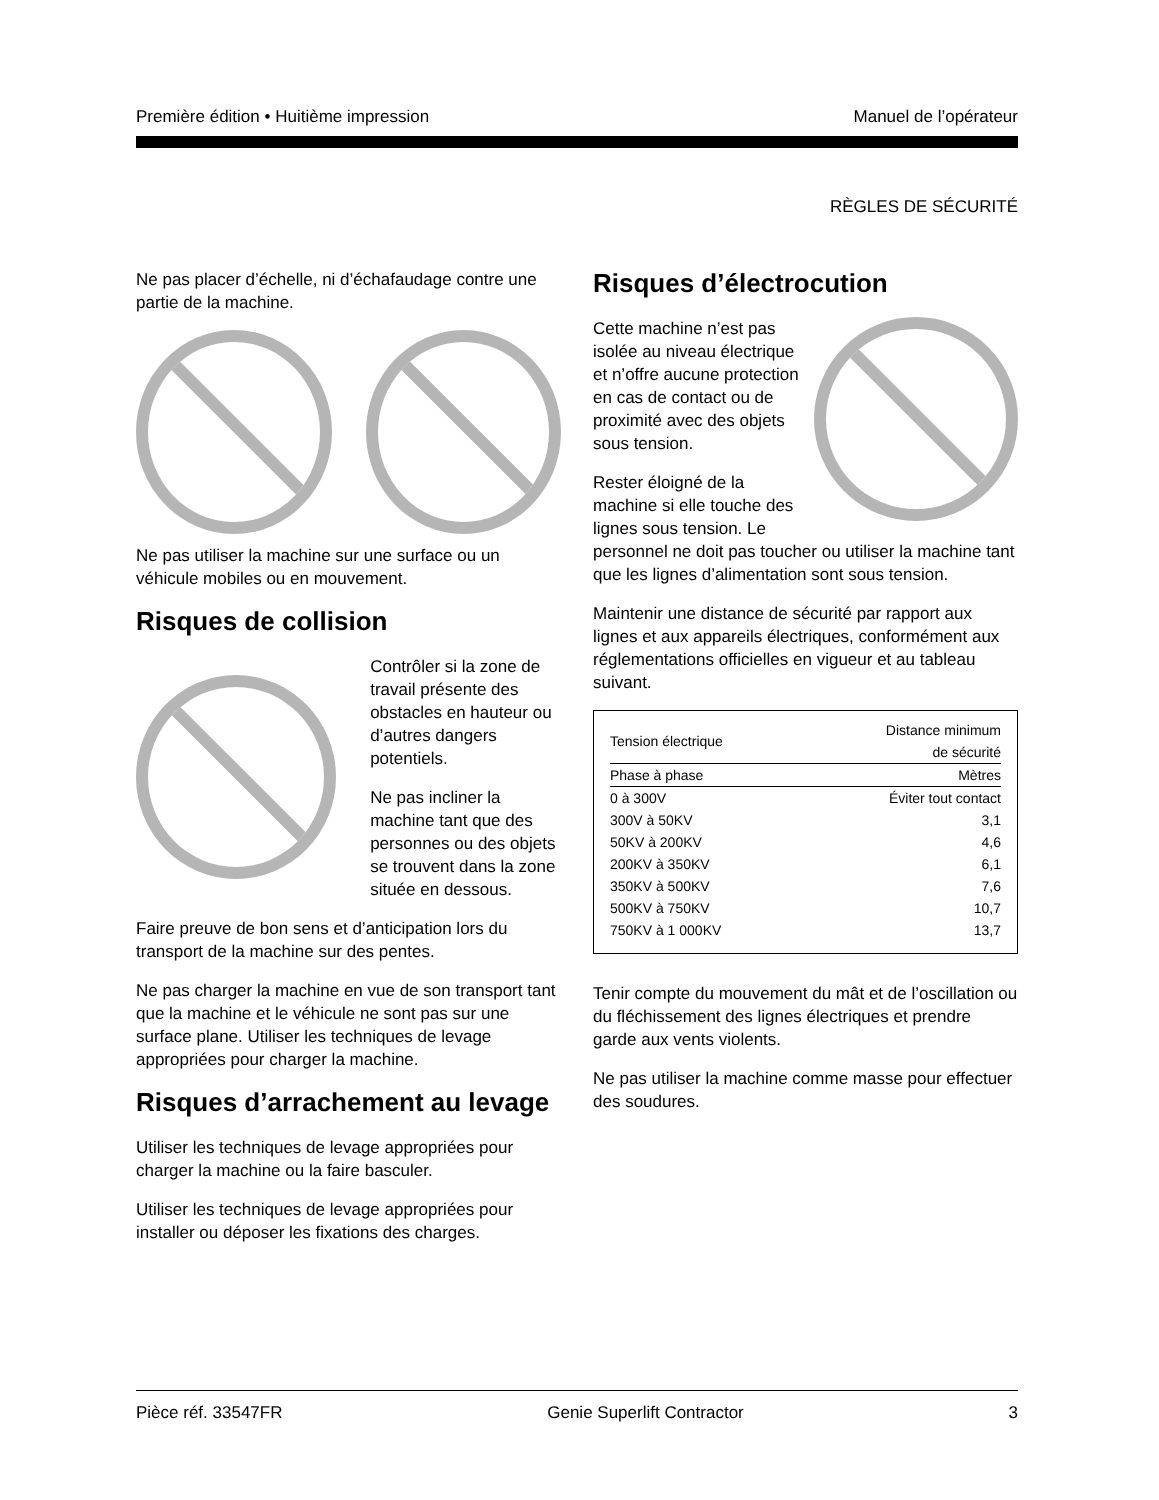Première édition • Huitième impression Manuel de l’opérateur
RÈGLES DE SÉCURITÉ
Ne pas placer d’échelle, ni d’échafaudage contre une partie de la machine.
Ne pas utiliser la machine sur une surface ou un véhicule mobiles ou en mouvement.
Risques de collision
Contrôler si la zone de travail présente des obstacles en hauteur ou d’autres dangers potentiels.
Ne pas incliner la machine tant que des personnes ou des objets se trouvent dans la zone située en dessous.
Faire preuve de bon sens et d’anticipation lors du transport de la machine sur des pentes.
Ne pas charger la machine en vue de son transport tant que la machine et le véhicule ne sont pas sur une surface plane. Utiliser les techniques de levage appropriées pour charger la machine.
Risques d’arrachement au levage
Utiliser les techniques de levage appropriées pour charger la machine ou la faire basculer.
Utiliser les techniques de levage appropriées pour installer ou déposer les fixations des charges.
Risques d’électrocution
Cette machine n’est pas isolée au niveau électrique et n’offre aucune protection en cas de contact ou de proximité avec des objets sous tension.
Rester éloigné de la machine si elle touche des lignes sous tension. Le personnel ne doit pas toucher ou utiliser la machine tant que les lignes d’alimentation sont sous tension.
Maintenir une distance de sécurité par rapport aux lignes et aux appareils électriques, conformément aux réglementations officielles en vigueur et au tableau suivant.
| Tension électrique | Distance minimum de sécurité |
| --- | --- |
| Phase à phase | Mètres |
| 0 à 300V | Éviter tout contact |
| 300V à 50KV | 3,1 |
| 50KV à 200KV | 4,6 |
| 200KV à 350KV | 6,1 |
| 350KV à 500KV | 7,6 |
| 500KV à 750KV | 10,7 |
| 750KV à 1 000KV | 13,7 |
Tenir compte du mouvement du mât et de l’oscillation ou du fléchissement des lignes électriques et prendre garde aux vents violents.
Ne pas utiliser la machine comme masse pour effectuer des soudures.
Pièce réf. 33547FR Genie Superlift Contractor 3